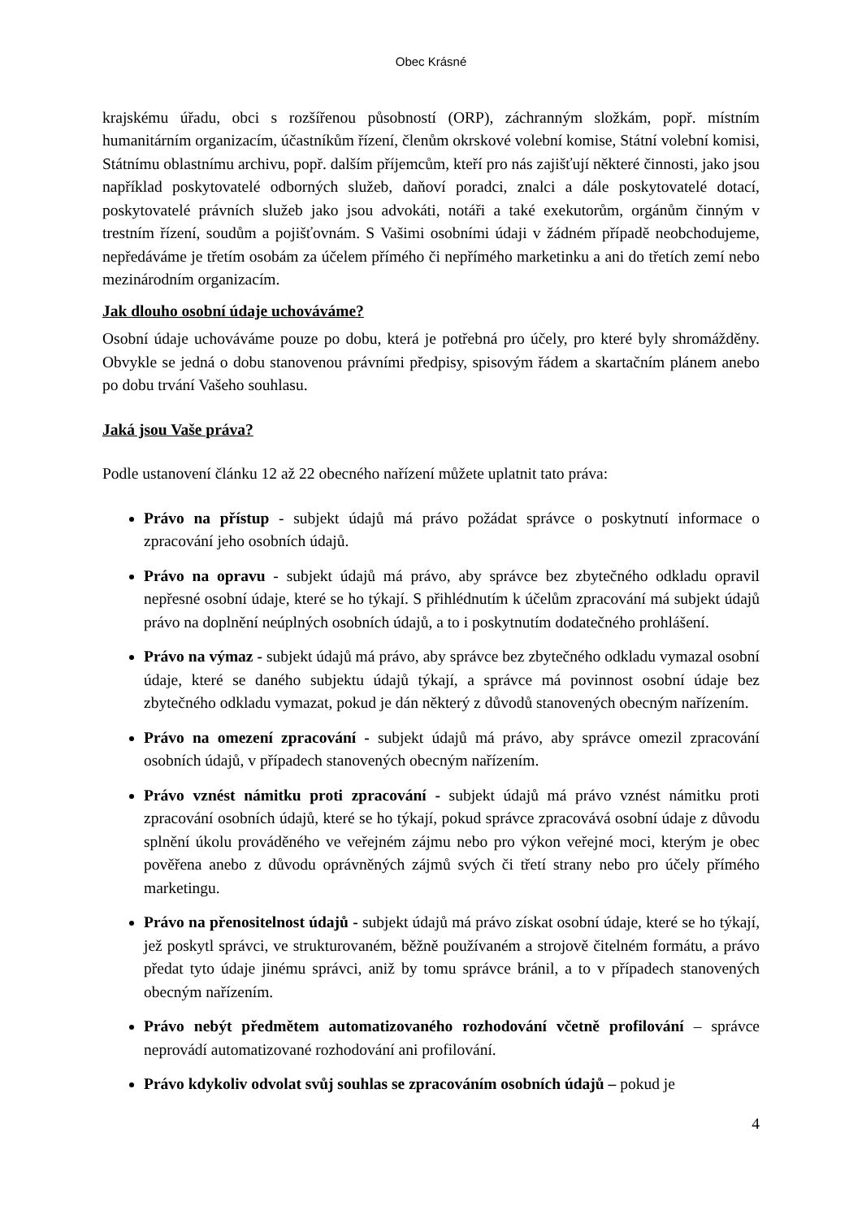Obec Krásné
krajskému úřadu, obci s rozšířenou působností (ORP), záchranným složkám, popř. místním humanitárním organizacím, účastníkům řízení, členům okrskové volební komise, Státní volební komisi, Státnímu oblastnímu archivu, popř. dalším příjemcům, kteří pro nás zajišťují některé činnosti, jako jsou například poskytovatelé odborných služeb, daňoví poradci, znalci a dále poskytovatelé dotací, poskytovatelé právních služeb jako jsou advokáti, notáři a také exekutorům, orgánům činným v trestním řízení, soudům a pojišťovnám. S Vašimi osobními údaji v žádném případě neobchodujeme, nepředáváme je třetím osobám za účelem přímého či nepřímého marketinku a ani do třetích zemí nebo mezinárodním organizacím.
Jak dlouho osobní údaje uchováváme?
Osobní údaje uchováváme pouze po dobu, která je potřebná pro účely, pro které byly shromážděny. Obvykle se jedná o dobu stanovenou právními předpisy, spisovým řádem a skartačním plánem anebo po dobu trvání Vašeho souhlasu.
Jaká jsou Vaše práva?
Podle ustanovení článku 12 až 22 obecného nařízení můžete uplatnit tato práva:
Právo na přístup - subjekt údajů má právo požádat správce o poskytnutí informace o zpracování jeho osobních údajů.
Právo na opravu - subjekt údajů má právo, aby správce bez zbytečného odkladu opravil nepřesné osobní údaje, které se ho týkají. S přihlédnutím k účelům zpracování má subjekt údajů právo na doplnění neúplných osobních údajů, a to i poskytnutím dodatečného prohlášení.
Právo na výmaz - subjekt údajů má právo, aby správce bez zbytečného odkladu vymazal osobní údaje, které se daného subjektu údajů týkají, a správce má povinnost osobní údaje bez zbytečného odkladu vymazat, pokud je dán některý z důvodů stanovených obecným nařízením.
Právo na omezení zpracování - subjekt údajů má právo, aby správce omezil zpracování osobních údajů, v případech stanovených obecným nařízením.
Právo vznést námitku proti zpracování - subjekt údajů má právo vznést námitku proti zpracování osobních údajů, které se ho týkají, pokud správce zpracovává osobní údaje z důvodu splnění úkolu prováděného ve veřejném zájmu nebo pro výkon veřejné moci, kterým je obec pověřena anebo z důvodu oprávněných zájmů svých či třetí strany nebo pro účely přímého marketingu.
Právo na přenositelnost údajů - subjekt údajů má právo získat osobní údaje, které se ho týkají, jež poskytl správci, ve strukturovaném, běžně používaném a strojově čitelném formátu, a právo předat tyto údaje jinému správci, aniž by tomu správce bránil, a to v případech stanovených obecným nařízením.
Právo nebýt předmětem automatizovaného rozhodování včetně profilování – správce neprovádí automatizované rozhodování ani profilování.
Právo kdykoliv odvolat svůj souhlas se zpracováním osobních údajů – pokud je
4